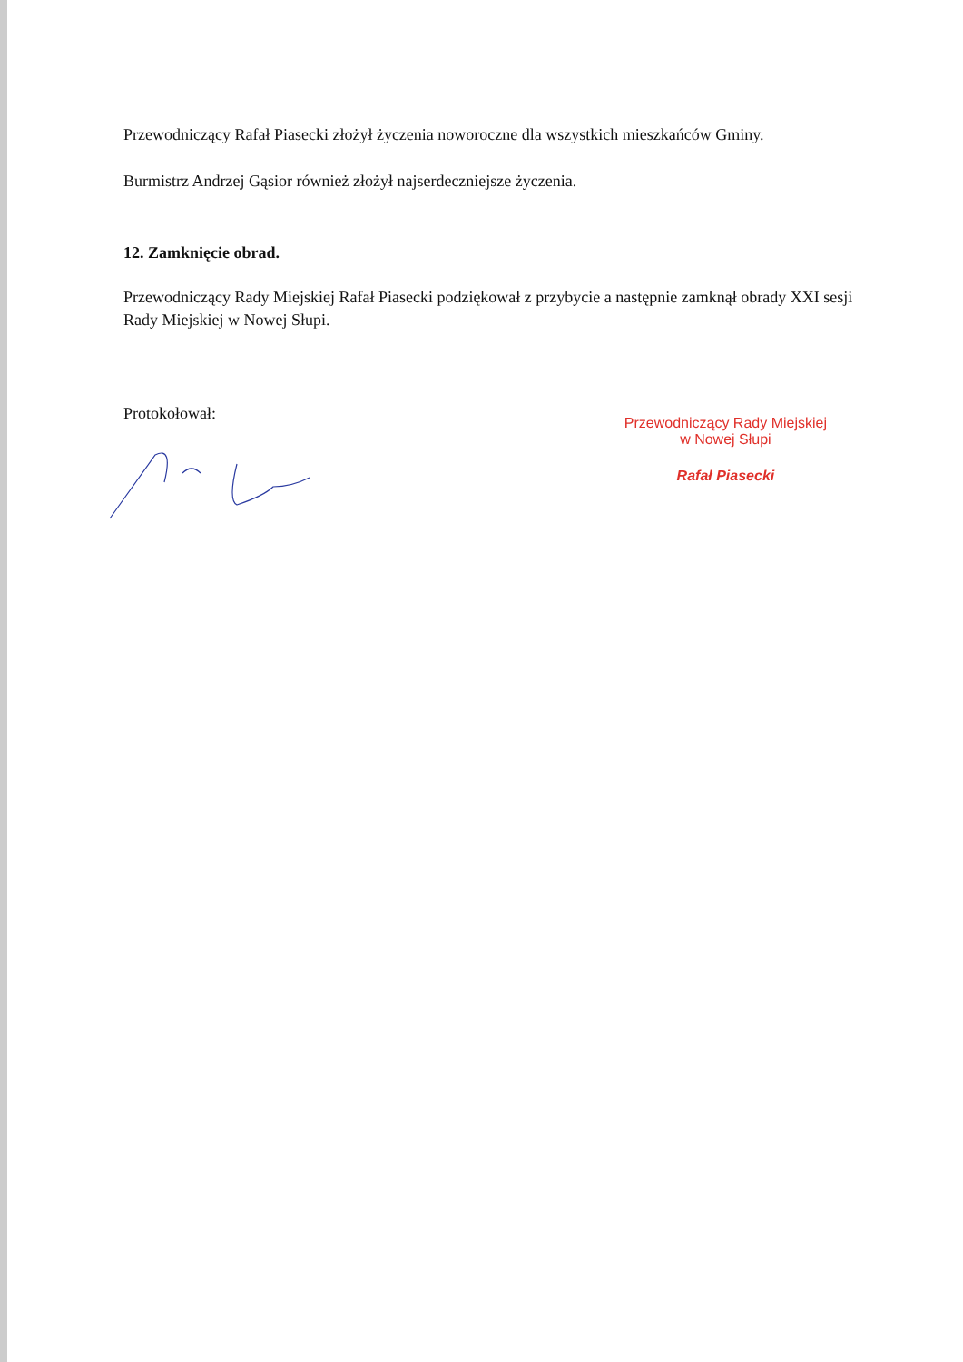Przewodniczący Rafał Piasecki złożył życzenia noworoczne dla wszystkich mieszkańców Gminy.
Burmistrz Andrzej Gąsior również złożył najserdeczniejsze życzenia.
12. Zamknięcie obrad.
Przewodniczący Rady Miejskiej Rafał Piasecki podziękował z przybycie a następnie zamknął obrady XXI sesji Rady Miejskiej w Nowej Słupi.
Protokołował:
Przewodniczący Rady Miejskiej
w Nowej Słupi
Rafał Piasecki